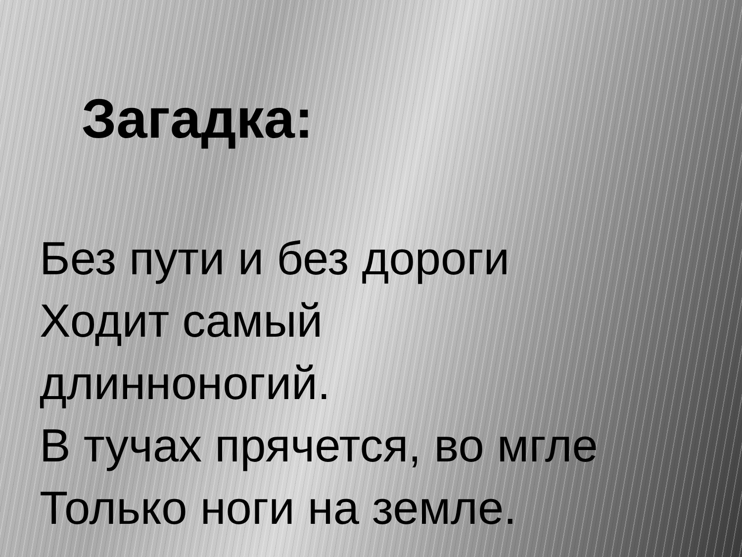Загадка:
Без пути и без дороги
Ходит самый
длинноногий.
В тучах прячется, во мгле
Только ноги на земле.